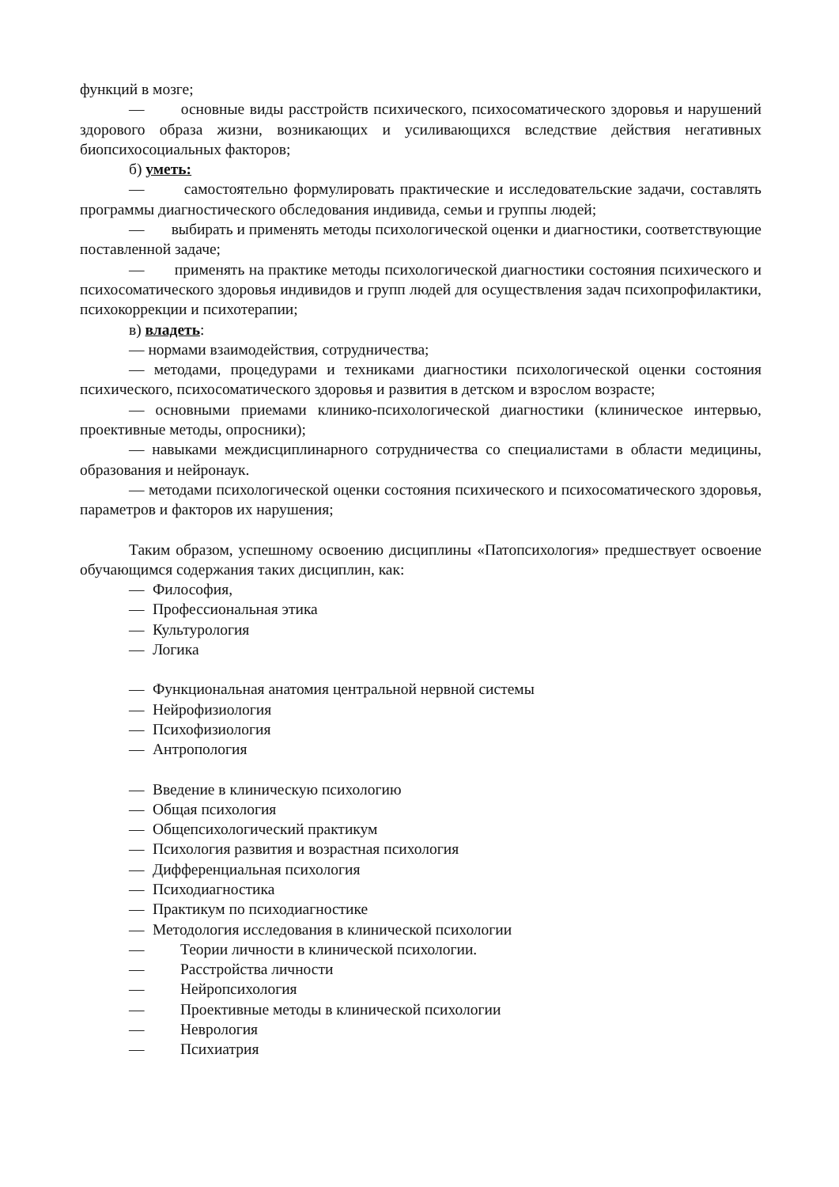функций в мозге;
— основные виды расстройств психического, психосоматического здоровья и нарушений здорового образа жизни, возникающих и усиливающихся вследствие действия негативных биопсихосоциальных факторов;
б) уметь:
— самостоятельно формулировать практические и исследовательские задачи, составлять программы диагностического обследования индивида, семьи и группы людей;
— выбирать и применять методы психологической оценки и диагностики, соответствующие поставленной задаче;
— применять на практике методы психологической диагностики состояния психического и психосоматического здоровья индивидов и групп людей для осуществления задач психопрофилактики, психокоррекции и психотерапии;
в) владеть:
— нормами взаимодействия, сотрудничества;
— методами, процедурами и техниками диагностики психологической оценки состояния психического, психосоматического здоровья и развития в детском и взрослом возрасте;
— основными приемами клинико-психологической диагностики (клиническое интервью, проективные методы, опросники);
— навыками междисциплинарного сотрудничества со специалистами в области медицины, образования и нейронаук.
— методами психологической оценки состояния психического и психосоматического здоровья, параметров и факторов их нарушения;
Таким образом, успешному освоению дисциплины «Патопсихология» предшествует освоение обучающимся содержания таких дисциплин, как:
— Философия,
— Профессиональная этика
— Культурология
— Логика
— Функциональная анатомия центральной нервной системы
— Нейрофизиология
— Психофизиология
— Антропология
— Введение в клиническую психологию
— Общая психология
— Общепсихологический практикум
— Психология развития и возрастная психология
— Дифференциальная психология
— Психодиагностика
— Практикум по психодиагностике
— Методология исследования в клинической психологии
— Теории личности в клинической психологии.
— Расстройства личности
— Нейропсихология
— Проективные методы в клинической психологии
— Неврология
— Психиатрия